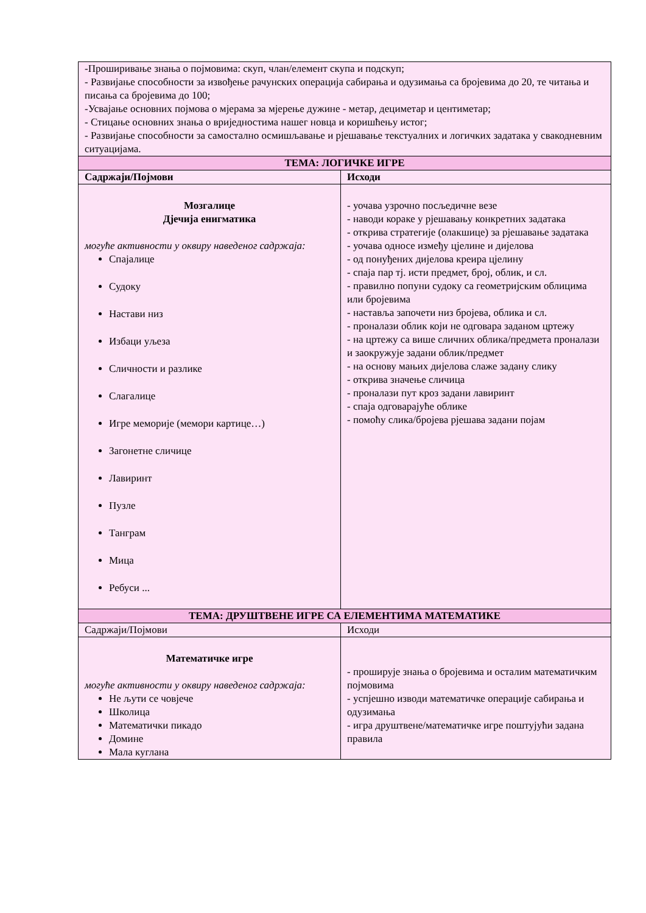| -Проширивање знања о појмовима: скуп, члан/елемент скупа и подскуп; - Развијање способности за извођење рачунских операција сабирања и одузимања са бројевима до 20, те читања и писања са бројевима до 100; -Усвајање основних појмова о мјерама за мјерење дужине - метар, дециметар и центиметар; - Стицање основних знања о вриједностима нашег новца и коришћењу истог; - Развијање способности за самостално осмишљавање и рјешавање текстуалних и логичких задатака у свакодневним ситуацијама. | |
| ТЕМА: ЛОГИЧКЕ ИГРЕ | |
| Садржаји/Појмови | Исходи |
| Мозгалице Дјечија енигматика могуће активности у оквиру наведеног садржаја: Спајалице Судоку Настави низ Избаци уљеза Сличности и разлике Слагалице Игре меморије (мемори картице…) Загонетне сличице Лавиринт Пузле Танграм Мица Ребуси ... | - уочава узрочно посљедичне везе - наводи кораке у рјешавању конкретних задатака - открива стратегије (олакшице) за рјешавање задатака - уочава односе између цјелине и дијелова - од понуђених дијелова креира цјелину - спаја пар тј. исти предмет, број, облик, и сл. - правилно попуни судоку са геометријским облицима или бројевима - наставља започети низ бројева, облика и сл. - проналази облик који не одговара заданом цртежу - на цртежу са више сличних облика/предмета проналази и заокружује задани облик/предмет - на основу мањих дијелова слаже задану слику - открива значење сличица - проналази пут кроз задани лавиринт - спаја одговарајуће облике - помоћу слика/бројева рјешава задани појам |
| ТЕМА: ДРУШТВЕНЕ ИГРЕ СА ЕЛЕМЕНТИМА МАТЕМАТИКЕ | |
| Садржаји/Појмови | Исходи |
| Математичке игре могуће активности у оквиру наведеног садржаја: Не љути се човјече Школица Математички пикадо Домине Мала куглана | - проширује знања о бројевима и осталим математичким појмовима - успјешно изводи математичке операције сабирања и одузимања - игра друштвене/математичке игре поштујући задана правила |